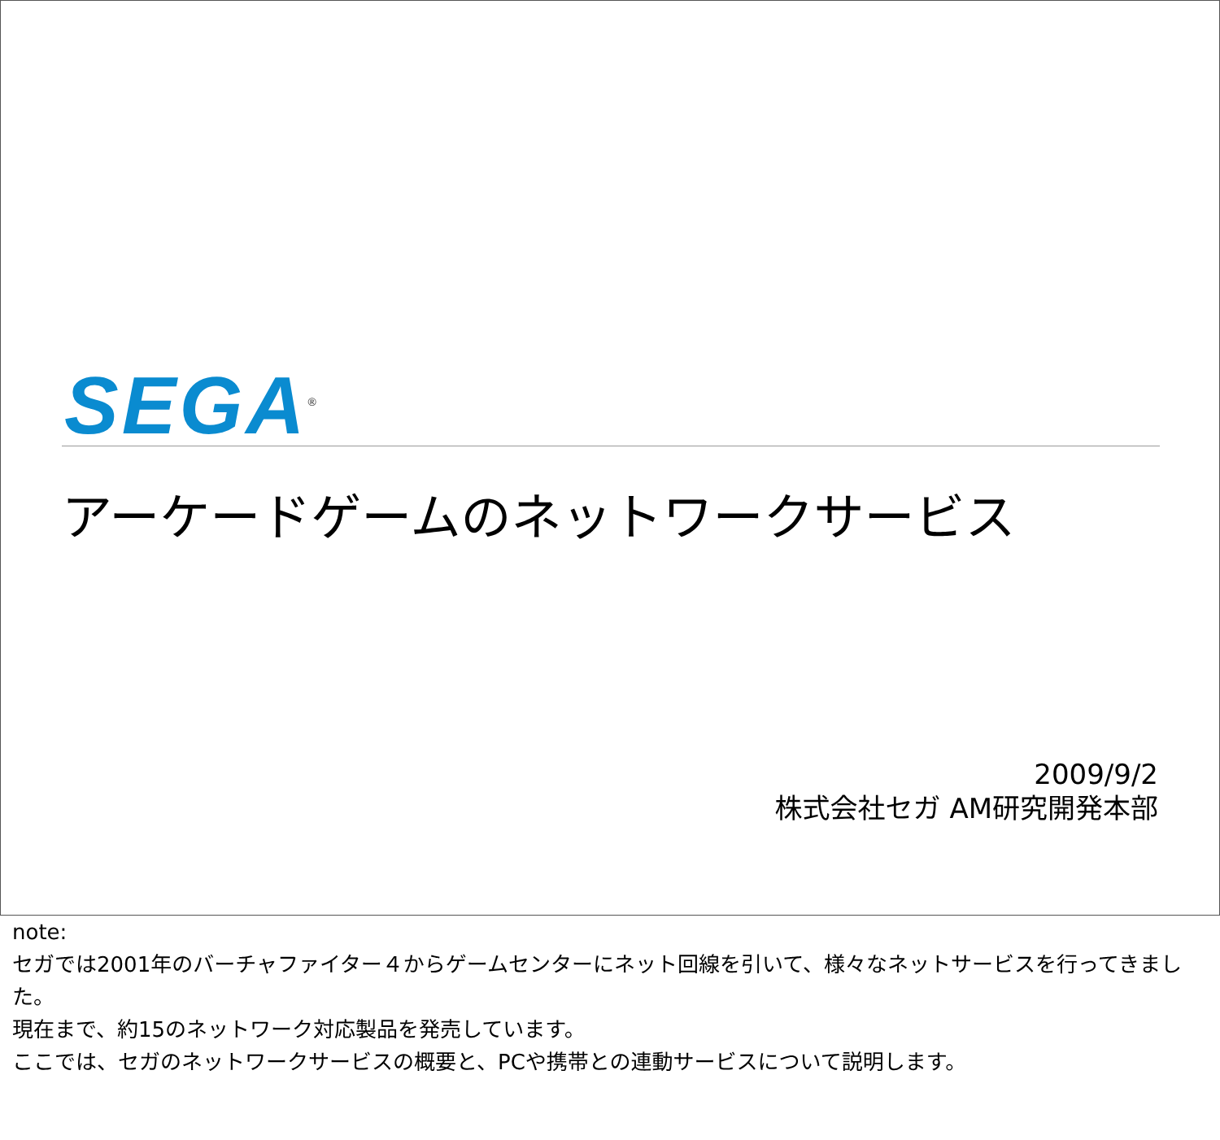SEGA<sup>®</sup>
アーケードゲームのネットワークサービス
2009/9/2
株式会社セガ AM研究開発本部
note:
セガでは2001年のバーチャファイター４からゲームセンターにネット回線を引いて、様々なネットサービスを行ってきました。
現在まで、約15のネットワーク対応製品を発売しています。
ここでは、セガのネットワークサービスの概要と、PCや携帯との連動サービスについて説明します。